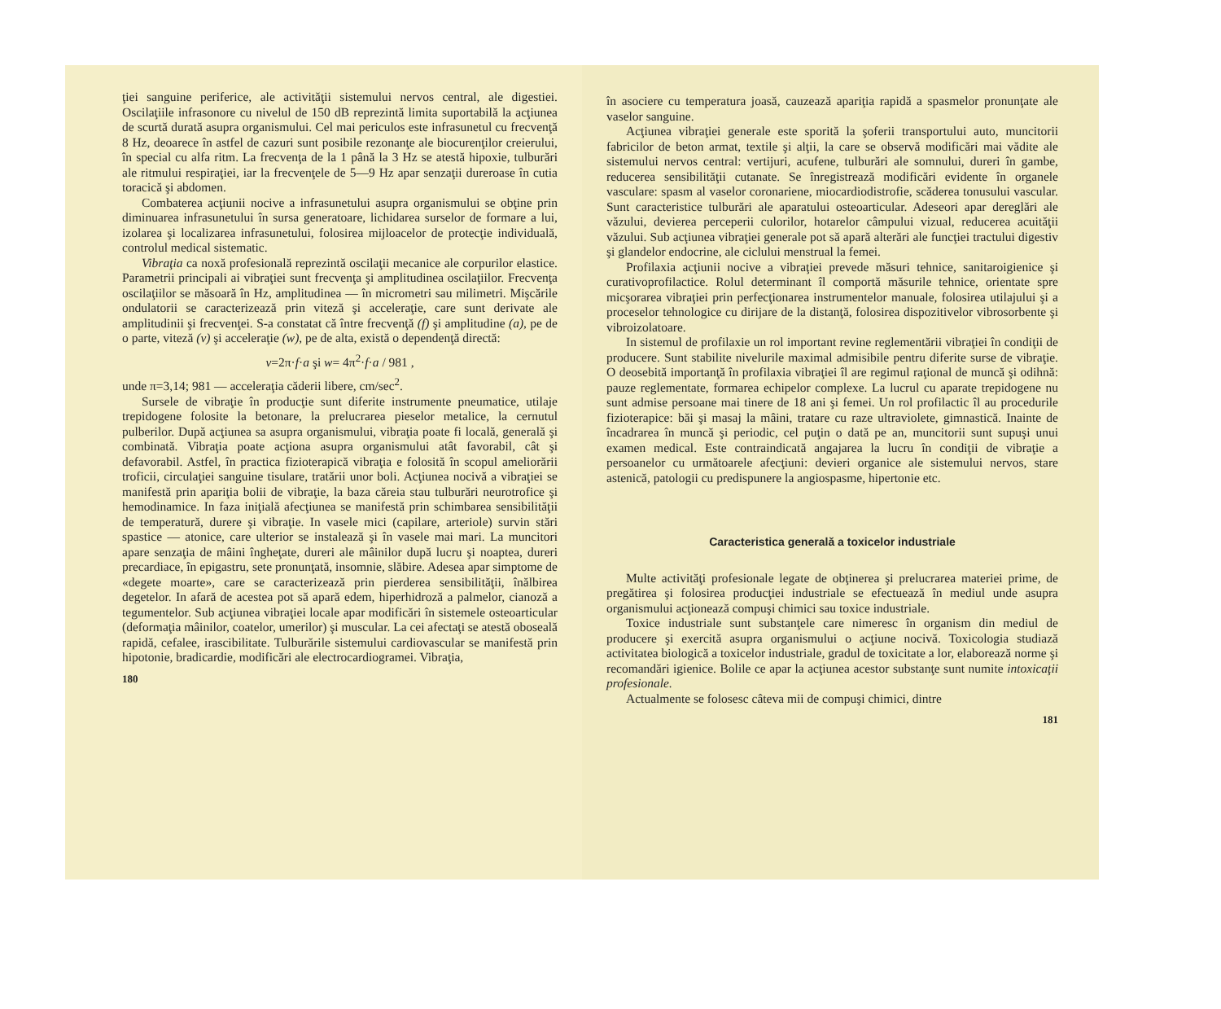ţiei sanguine periferice, ale activităţii sistemului nervos central, ale digestiei. Oscilaţiile infrasonore cu nivelul de 150 dB reprezintă limita suportabilă la acţiunea de scurtă durată asupra organismului. Cel mai periculos este infrasunetul cu frecvenţă 8 Hz, deoarece în astfel de cazuri sunt posibile rezonanţe ale biocurenţilor creierului, în special cu alfa ritm. La frecvenţa de la 1 până la 3 Hz se atestă hipoxie, tulburări ale ritmului respiraţiei, iar la frecvenţele de 5—9 Hz apar senzaţii dureroase în cutia toracică şi abdomen.
Combaterea acţiunii nocive a infrasunetului asupra organismului se obţine prin diminuarea infrasunetului în sursa generatoare, lichidarea surselor de formare a lui, izolarea şi localizarea infrasunetului, folosirea mijloacelor de protecţie individuală, controlul medical sistematic.
Vibraţia ca noxă profesională reprezintă oscilaţii mecanice ale corpurilor elastice. Parametrii principali ai vibraţiei sunt frecvenţa şi amplitudinea oscilaţiilor. Frecvenţa oscilaţiilor se măsoară în Hz, amplitudinea — în micrometri sau milimetri. Mişcările ondulatorii se caracterizează prin viteză şi acceleraţie, care sunt derivate ale amplitudinii şi frecvenţei. S-a constatat că între frecvenţă (f) şi amplitudine (a), pe de o parte, viteză (v) şi acceleraţie (w), pe de alta, există o dependenţă directă:
v=2π·f·a şi w= 4π<sup>2</sup>·f·a / 981 ,
unde π=3,14; 981 — acceleraţia căderii libere, cm/sec<sup>2</sup>.
Sursele de vibraţie în producţie sunt diferite instrumente pneumatice, utilaje trepidogene folosite la betonare, la prelucrarea pieselor metalice, la cernutul pulberilor. După acţiunea sa asupra organismului, vibraţia poate fi locală, generală şi combinată. Vibraţia poate acţiona asupra organismului atât favorabil, cât şi defavorabil. Astfel, în practica fizioterapică vibraţia e folosită în scopul ameliorării troficii, circulaţiei sanguine tisulare, tratării unor boli. Acţiunea nocivă a vibraţiei se manifestă prin apariţia bolii de vibraţie, la baza căreia stau tulburări neurotrofice şi hemodinamice. In faza iniţială afecţiunea se manifestă prin schimbarea sensibilităţii de temperatură, durere şi vibraţie. In vasele mici (capilare, arteriole) survin stări spastice — atonice, care ulterior se instalează şi în vasele mai mari. La muncitori apare senzaţia de mâini îngheţate, dureri ale mâinilor după lucru şi noaptea, dureri precardiace, în epigastru, sete pronunţată, insomnie, slăbire. Adesea apar simptome de «degete moarte», care se caracterizează prin pierderea sensibilităţii, înălbirea degetelor. In afară de acestea pot să apară edem, hiperhidroză a palmelor, cianoză a tegumentelor. Sub acţiunea vibraţiei locale apar modificări în sistemele osteoarticular (deformaţia mâinilor, coatelor, umerilor) şi muscular. La cei afectaţi se atestă oboseală rapidă, cefalee, irascibilitate. Tulburările sistemului cardiovascular se manifestă prin hipotonie, bradicardie, modificări ale electrocardiogramei. Vibraţia,
180
în asociere cu temperatura joasă, cauzează apariţia rapidă a spasmelor pronunţate ale vaselor sanguine.
Acţiunea vibraţiei generale este sporită la şoferii transportului auto, muncitorii fabricilor de beton armat, textile şi alţii, la care se observă modificări mai vădite ale sistemului nervos central: vertijuri, acufene, tulburări ale somnului, dureri în gambe, reducerea sensibilităţii cutanate. Se înregistrează modificări evidente în organele vasculare: spasm al vaselor coronariene, miocardiodistrofie, scăderea tonusului vascular. Sunt caracteristice tulburări ale aparatului osteoarticular. Adeseori apar dereglări ale văzului, devierea perceperii culorilor, hotarelor câmpului vizual, reducerea acuităţii văzului. Sub acţiunea vibraţiei generale pot să apară alterări ale funcţiei tractului digestiv şi glandelor endocrine, ale ciclului menstrual la femei.
Profilaxia acţiunii nocive a vibraţiei prevede măsuri tehnice, sanitaroigienice şi curativoprofilactice. Rolul determinant îl comportă măsurile tehnice, orientate spre micşorarea vibraţiei prin perfecţionarea instrumentelor manuale, folosirea utilajului şi a proceselor tehnologice cu dirijare de la distanţă, folosirea dispozitivelor vibrosorbente şi vibroizolatoare.
In sistemul de profilaxie un rol important revine reglementării vibraţiei în condiţii de producere. Sunt stabilite nivelurile maximal admisibile pentru diferite surse de vibraţie. O deosebită importanţă în profilaxia vibraţiei îl are regimul raţional de muncă şi odihnă: pauze reglementate, formarea echipelor complexe. La lucrul cu aparate trepidogene nu sunt admise persoane mai tinere de 18 ani şi femei. Un rol profilactic îl au procedurile fizioterapice: băi şi masaj la mâini, tratare cu raze ultraviolete, gimnastică. Inainte de încadrarea în muncă şi periodic, cel puţin o dată pe an, muncitorii sunt supuşi unui examen medical. Este contraindicată angajarea la lucru în condiţii de vibraţie a persoanelor cu următoarele afecţiuni: devieri organice ale sistemului nervos, stare astenică, patologii cu predispunere la angiospasme, hipertonie etc.
Caracteristica generală a toxicelor industriale
Multe activităţi profesionale legate de obţinerea şi prelucrarea materiei prime, de pregătirea şi folosirea producţiei industriale se efectuează în mediul unde asupra organismului acţionează compuşi chimici sau toxice industriale.
Toxice industriale sunt substanţele care nimeresc în organism din mediul de producere şi exercită asupra organismului o acţiune nocivă. Toxicologia studiază activitatea biologică a toxicelor industriale, gradul de toxicitate a lor, elaborează norme şi recomandări igienice. Bolile ce apar la acţiunea acestor substanţe sunt numite intoxicaţii profesionale.
Actualmente se folosesc câteva mii de compuşi chimici, dintre
181